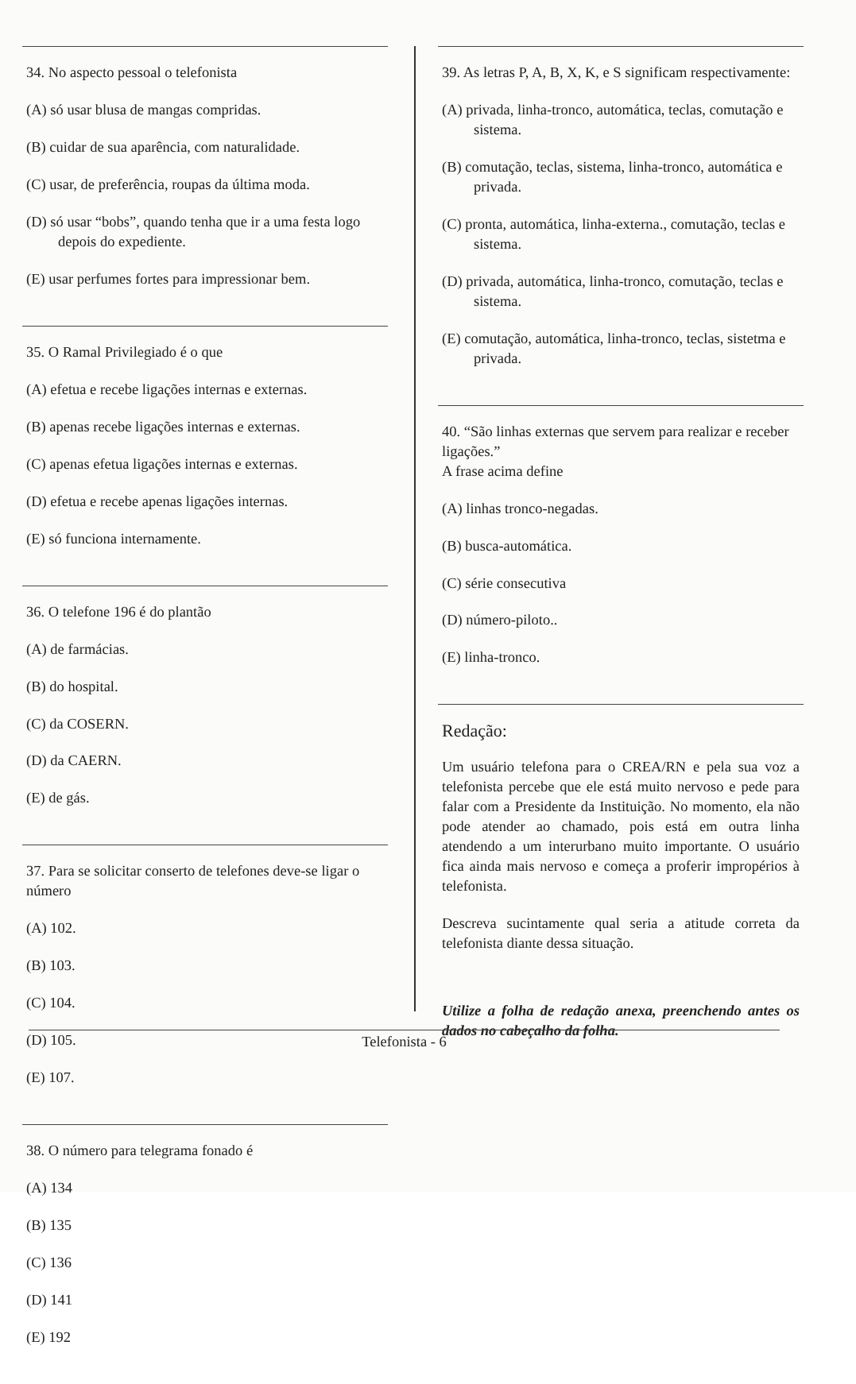34. No aspecto pessoal o telefonista
(A) só usar blusa de mangas compridas.
(B) cuidar de sua aparência, com naturalidade.
(C) usar, de preferência, roupas da última moda.
(D) só usar “bobs”, quando tenha que ir a uma festa logo depois do expediente.
(E) usar perfumes fortes para impressionar bem.
35. O Ramal Privilegiado é o que
(A) efetua e recebe ligações internas e externas.
(B) apenas recebe ligações internas e externas.
(C) apenas efetua ligações internas e externas.
(D) efetua e recebe apenas ligações internas.
(E) só funciona internamente.
36. O telefone 196 é do plantão
(A) de farmácias.
(B) do hospital.
(C) da COSERN.
(D) da CAERN.
(E) de gás.
37. Para se solicitar conserto de telefones deve-se ligar o número
(A) 102.
(B) 103.
(C) 104.
(D) 105.
(E) 107.
38. O número para telegrama fonado é
(A) 134
(B) 135
(C) 136
(D) 141
(E) 192
39. As letras P, A, B, X, K, e S significam respectivamente:
(A) privada, linha-tronco, automática, teclas, comutação e sistema.
(B) comutação, teclas, sistema, linha-tronco, automática e privada.
(C) pronta, automática, linha-externa., comutação, teclas e sistema.
(D) privada, automática, linha-tronco, comutação, teclas e sistema.
(E) comutação, automática, linha-tronco, teclas, sistetma e privada.
40. “São linhas externas que servem para realizar e receber ligações.”
A frase acima define
(A) linhas tronco-negadas.
(B) busca-automática.
(C) série consecutiva
(D) número-piloto..
(E) linha-tronco.
Redação:
Um usuário telefona para o CREA/RN e pela sua voz a telefonista percebe que ele está muito nervoso e pede para falar com a Presidente da Instituição. No momento, ela não pode atender ao chamado, pois está em outra linha atendendo a um interurbano muito importante. O usuário fica ainda mais nervoso e começa a proferir impropérios à telefonista.
Descreva sucintamente qual seria a atitude correta da telefonista diante dessa situação.
Utilize a folha de redação anexa, preenchendo antes os dados no cabeçalho da folha.
Telefonista - 6